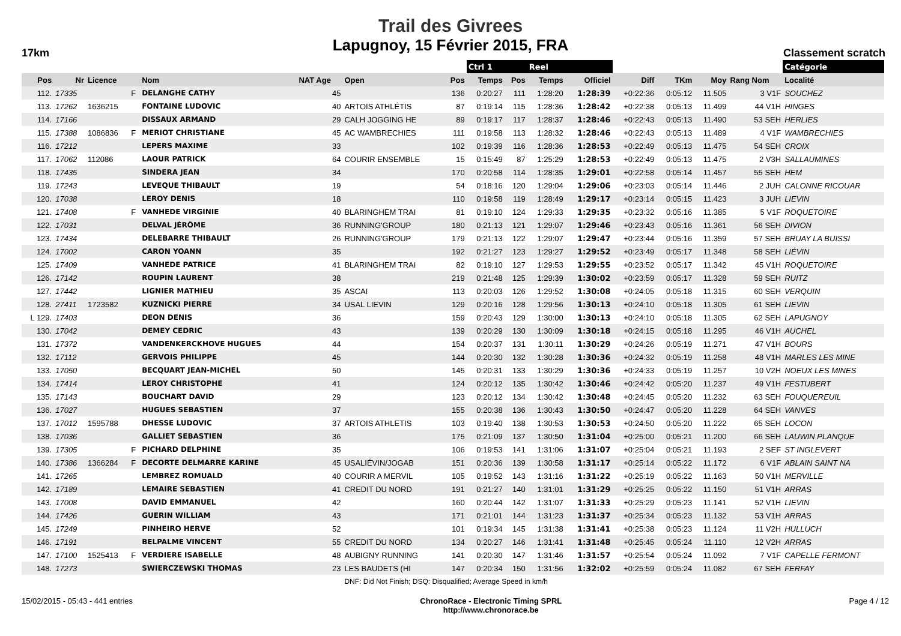Trail des Givrees
Lapugnoy, 15 Février 2015, FRA
17km Classement scratch
| | | | | | | | | Ctrl 1 | | Reel | | | | | | Catégorie | |
| --- | --- | --- | --- | --- | --- | --- | --- | --- | --- | --- | --- | --- | --- | --- | --- | --- | --- |
| Pos | Nr | Licence | | Nom | NAT Age | Open | Pos | Temps | Pos | Temps | Officiel | Diff | TKm | Moy | Rang Nom | Localité | |
| 112. | 17335 | | F | DELANGHE CATHY | 45 | | 136 | 0:20:27 | 111 | 1:28:20 | 1:28:39 | +0:22:36 | 0:05:12 | 11.505 | 3 V1F | SOUCHEZ | |
| 113. | 17262 | 1636215 | | FONTAINE LUDOVIC | 40 | ARTOIS ATHLÉTIS | 87 | 0:19:14 | 115 | 1:28:36 | 1:28:42 | +0:22:38 | 0:05:13 | 11.499 | 44 V1H | HINGES | |
| 114. | 17166 | | | DISSAUX ARMAND | 29 | CALH JOGGING HE | 89 | 0:19:17 | 117 | 1:28:37 | 1:28:46 | +0:22:43 | 0:05:13 | 11.490 | 53 SEH | HERLIES | |
| 115. | 17388 | 1086836 | F | MERIOT CHRISTIANE | 45 | AC WAMBRECHIES | 111 | 0:19:58 | 113 | 1:28:32 | 1:28:46 | +0:22:43 | 0:05:13 | 11.489 | 4 V1F | WAMBRECHIES | |
| 116. | 17212 | | | LEPERS MAXIME | 33 | | 102 | 0:19:39 | 116 | 1:28:36 | 1:28:53 | +0:22:49 | 0:05:13 | 11.475 | 54 SEH | CROIX | |
| 117. | 17062 | 112086 | | LAOUR PATRICK | 64 | COURIR ENSEMBLE | 15 | 0:15:49 | 87 | 1:25:29 | 1:28:53 | +0:22:49 | 0:05:13 | 11.475 | 2 V3H | SALLAUMINES | |
| 118. | 17435 | | | SINDERA JEAN | 34 | | 170 | 0:20:58 | 114 | 1:28:35 | 1:29:01 | +0:22:58 | 0:05:14 | 11.457 | 55 SEH | HEM | |
| 119. | 17243 | | | LEVEQUE THIBAULT | 19 | | 54 | 0:18:16 | 120 | 1:29:04 | 1:29:06 | +0:23:03 | 0:05:14 | 11.446 | 2 JUH | CALONNE RICOUAR | |
| 120. | 17038 | | | LEROY DENIS | 18 | | 110 | 0:19:58 | 119 | 1:28:49 | 1:29:17 | +0:23:14 | 0:05:15 | 11.423 | 3 JUH | LIEVIN | |
| 121. | 17408 | | F | VANHEDE VIRGINIE | 40 | BLARINGHEM TRAI | 81 | 0:19:10 | 124 | 1:29:33 | 1:29:35 | +0:23:32 | 0:05:16 | 11.385 | 5 V1F | ROQUETOIRE | |
| 122. | 17031 | | | DELVAL JÉRÔME | 36 | RUNNING'GROUP | 180 | 0:21:13 | 121 | 1:29:07 | 1:29:46 | +0:23:43 | 0:05:16 | 11.361 | 56 SEH | DIVION | |
| 123. | 17434 | | | DELEBARRE THIBAULT | 26 | RUNNING'GROUP | 179 | 0:21:13 | 122 | 1:29:07 | 1:29:47 | +0:23:44 | 0:05:16 | 11.359 | 57 SEH | BRUAY LA BUISSI | |
| 124. | 17002 | | | CARON YOANN | 35 | | 192 | 0:21:27 | 123 | 1:29:27 | 1:29:52 | +0:23:49 | 0:05:17 | 11.348 | 58 SEH | LIÉVIN | |
| 125. | 17409 | | | VANHEDE PATRICE | 41 | BLARINGHEM TRAI | 82 | 0:19:10 | 127 | 1:29:53 | 1:29:55 | +0:23:52 | 0:05:17 | 11.342 | 45 V1H | ROQUETOIRE | |
| 126. | 17142 | | | ROUPIN LAURENT | 38 | | 219 | 0:21:48 | 125 | 1:29:39 | 1:30:02 | +0:23:59 | 0:05:17 | 11.328 | 59 SEH | RUITZ | |
| 127. | 17442 | | | LIGNIER MATHIEU | 35 | ASCAI | 113 | 0:20:03 | 126 | 1:29:52 | 1:30:08 | +0:24:05 | 0:05:18 | 11.315 | 60 SEH | VERQUIN | |
| 128. | 27411 | 1723582 | | KUZNICKI PIERRE | 34 | USAL LIEVIN | 129 | 0:20:16 | 128 | 1:29:56 | 1:30:13 | +0:24:10 | 0:05:18 | 11.305 | 61 SEH | LIEVIN | |
| L 129. | 17403 | | | DEON DENIS | 36 | | 159 | 0:20:43 | 129 | 1:30:00 | 1:30:13 | +0:24:10 | 0:05:18 | 11.305 | 62 SEH | LAPUGNOY | |
| 130. | 17042 | | | DEMEY CEDRIC | 43 | | 139 | 0:20:29 | 130 | 1:30:09 | 1:30:18 | +0:24:15 | 0:05:18 | 11.295 | 46 V1H | AUCHEL | |
| 131. | 17372 | | | VANDENKERCKHOVE HUGUES | 44 | | 154 | 0:20:37 | 131 | 1:30:11 | 1:30:29 | +0:24:26 | 0:05:19 | 11.271 | 47 V1H | BOURS | |
| 132. | 17112 | | | GERVOIS PHILIPPE | 45 | | 144 | 0:20:30 | 132 | 1:30:28 | 1:30:36 | +0:24:32 | 0:05:19 | 11.258 | 48 V1H | MARLES LES MINE | |
| 133. | 17050 | | | BECQUART JEAN-MICHEL | 50 | | 145 | 0:20:31 | 133 | 1:30:29 | 1:30:36 | +0:24:33 | 0:05:19 | 11.257 | 10 V2H | NOEUX LES MINES | |
| 134. | 17414 | | | LEROY CHRISTOPHE | 41 | | 124 | 0:20:12 | 135 | 1:30:42 | 1:30:46 | +0:24:42 | 0:05:20 | 11.237 | 49 V1H | FESTUBERT | |
| 135. | 17143 | | | BOUCHART DAVID | 29 | | 123 | 0:20:12 | 134 | 1:30:42 | 1:30:48 | +0:24:45 | 0:05:20 | 11.232 | 63 SEH | FOUQUEREUIL | |
| 136. | 17027 | | | HUGUES SEBASTIEN | 37 | | 155 | 0:20:38 | 136 | 1:30:43 | 1:30:50 | +0:24:47 | 0:05:20 | 11.228 | 64 SEH | VANVES | |
| 137. | 17012 | 1595788 | | DHESSE LUDOVIC | 37 | ARTOIS ATHLETIS | 103 | 0:19:40 | 138 | 1:30:53 | 1:30:53 | +0:24:50 | 0:05:20 | 11.222 | 65 SEH | LOCON | |
| 138. | 17036 | | | GALLIET SEBASTIEN | 36 | | 175 | 0:21:09 | 137 | 1:30:50 | 1:31:04 | +0:25:00 | 0:05:21 | 11.200 | 66 SEH | LAUWIN PLANQUE | |
| 139. | 17305 | | F | PICHARD DELPHINE | 35 | | 106 | 0:19:53 | 141 | 1:31:06 | 1:31:07 | +0:25:04 | 0:05:21 | 11.193 | 2 SEF | ST INGLEVERT | |
| 140. | 17386 | 1366284 | F | DECORTE DELMARRE KARINE | 45 | USALIÉVIN/JOGAB | 151 | 0:20:36 | 139 | 1:30:58 | 1:31:17 | +0:25:14 | 0:05:22 | 11.172 | 6 V1F | ABLAIN SAINT NA | |
| 141. | 17265 | | | LEMBREZ ROMUALD | 40 | COURIR A MERVIL | 105 | 0:19:52 | 143 | 1:31:16 | 1:31:22 | +0:25:19 | 0:05:22 | 11.163 | 50 V1H | MERVILLE | |
| 142. | 17189 | | | LEMAIRE SEBASTIEN | 41 | CREDIT DU NORD | 191 | 0:21:27 | 140 | 1:31:01 | 1:31:29 | +0:25:25 | 0:05:22 | 11.150 | 51 V1H | ARRAS | |
| 143. | 17008 | | | DAVID EMMANUEL | 42 | | 160 | 0:20:44 | 142 | 1:31:07 | 1:31:33 | +0:25:29 | 0:05:23 | 11.141 | 52 V1H | LIEVIN | |
| 144. | 17426 | | | GUERIN WILLIAM | 43 | | 171 | 0:21:01 | 144 | 1:31:23 | 1:31:37 | +0:25:34 | 0:05:23 | 11.132 | 53 V1H | ARRAS | |
| 145. | 17249 | | | PINHEIRO HERVE | 52 | | 101 | 0:19:34 | 145 | 1:31:38 | 1:31:41 | +0:25:38 | 0:05:23 | 11.124 | 11 V2H | HULLUCH | |
| 146. | 17191 | | | BELPALME VINCENT | 55 | CREDIT DU NORD | 134 | 0:20:27 | 146 | 1:31:41 | 1:31:48 | +0:25:45 | 0:05:24 | 11.110 | 12 V2H | ARRAS | |
| 147. | 17100 | 1525413 | F | VERDIERE ISABELLE | 48 | AUBIGNY RUNNING | 141 | 0:20:30 | 147 | 1:31:46 | 1:31:57 | +0:25:54 | 0:05:24 | 11.092 | 7 V1F | CAPELLE FERMONT | |
| 148. | 17273 | | | SWIERCZEWSKI THOMAS | 23 | LES BAUDETS (HI | 147 | 0:20:34 | 150 | 1:31:56 | 1:32:02 | +0:25:59 | 0:05:24 | 11.082 | 67 SEH | FERFAY | |
| | | | | | | DNF: Did Not Finish; DSQ: Disqualified; Average Speed in km/h | | | | | | | | | | | |
15/02/2015 - 05:43 - 441 entries
ChronoRace - Electronic Timing SPRL
http://www.chronorace.be
Page 4 / 12